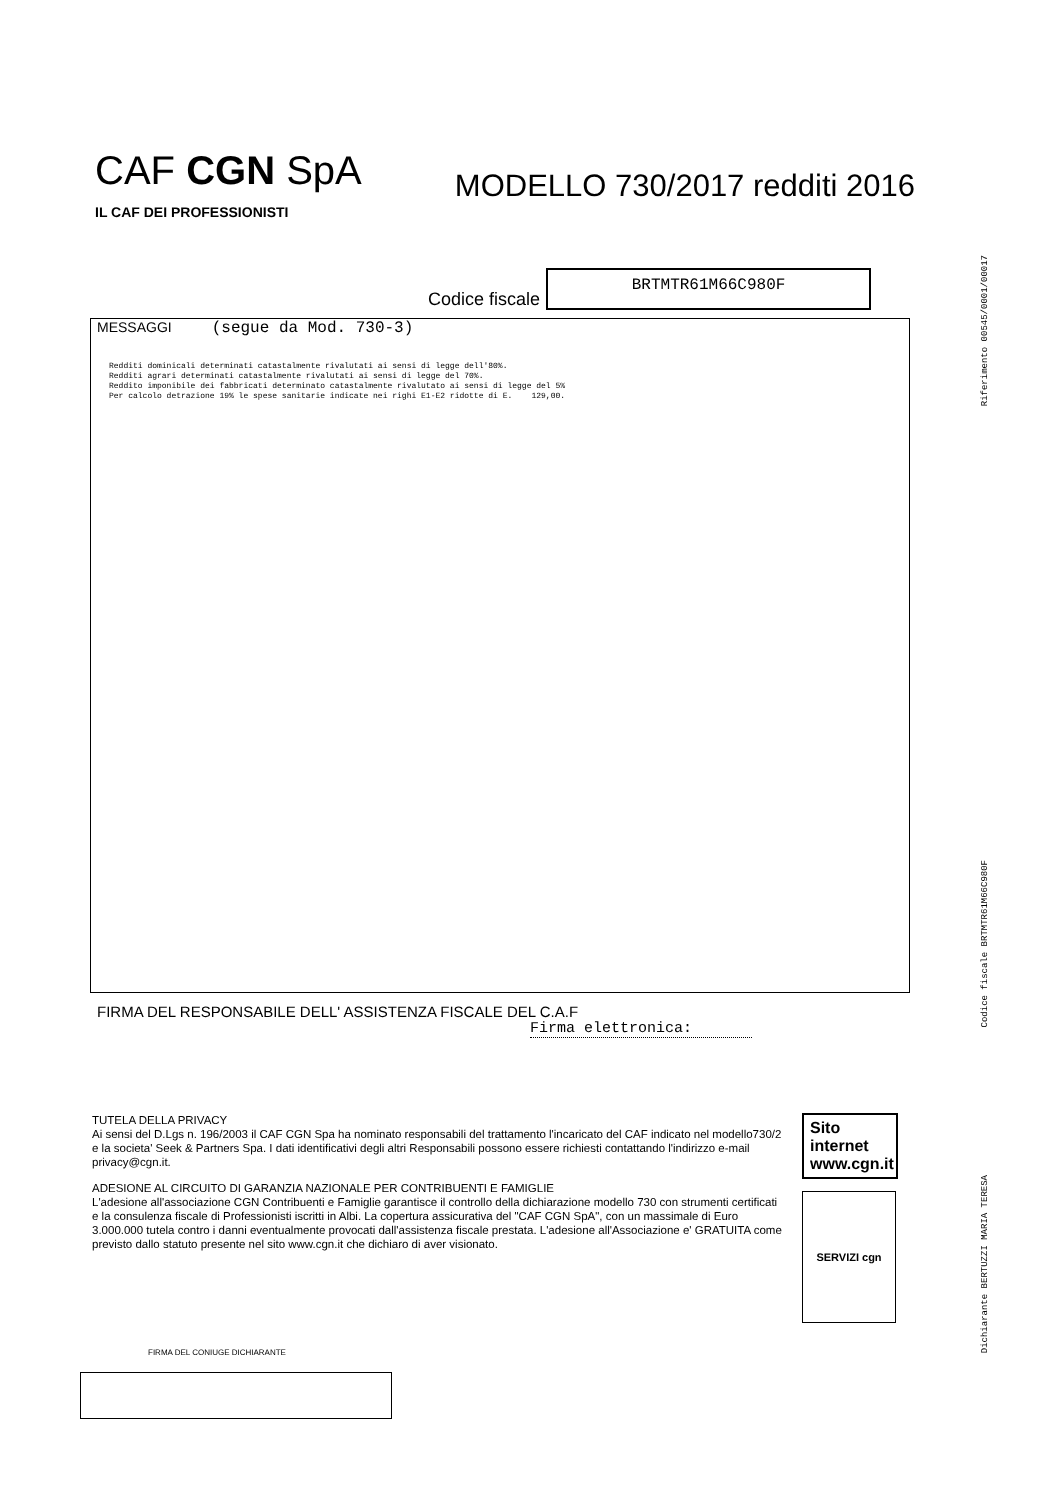CAF CGN SpA
IL CAF DEI PROFESSIONISTI
MODELLO 730/2017 redditi 2016
Codice fiscale
BRTMTR61M66C980F
MESSAGGI (segue da Mod. 730-3)
Redditi dominicali determinati catastalmente rivalutati ai sensi di legge dell'80%.
Redditi agrari determinati catastalmente rivalutati ai sensi di legge del 70%.
Reddito imponibile dei fabbricati determinato catastalmente rivalutato ai sensi di legge del 5%
Per calcolo detrazione 19% le spese sanitarie indicate nei righi E1-E2 ridotte di E.    129,00.
FIRMA DEL RESPONSABILE DELL' ASSISTENZA FISCALE DEL C.A.F
Firma elettronica:
TUTELA DELLA PRIVACY
Ai sensi del D.Lgs n. 196/2003 il CAF CGN Spa ha nominato responsabili del trattamento l'incaricato del CAF indicato nel modello730/2 e la societa' Seek & Partners Spa. I dati identificativi degli altri Responsabili possono essere richiesti contattando l'indirizzo e-mail privacy@cgn.it.
ADESIONE AL CIRCUITO DI GARANZIA NAZIONALE PER CONTRIBUENTI E FAMIGLIE
L'adesione all'associazione CGN Contribuenti e Famiglie garantisce il controllo della dichiarazione modello 730 con strumenti certificati e la consulenza fiscale di Professionisti iscritti in Albi. La copertura assicurativa del "CAF CGN SpA", con un massimale di Euro 3.000.000 tutela contro i danni eventualmente provocati dall'assistenza fiscale prestata. L'adesione all'Associazione e' GRATUITA come previsto dallo statuto presente nel sito www.cgn.it che dichiaro di aver visionato.
Sito internet
www.cgn.it
SERVIZI cgn
FIRMA DEL CONIUGE DICHIARANTE
Riferimento 00545/0001/00017
Codice fiscale BRTMTR61M66C980F
Dichiarante BERTUZZI MARIA TERESA